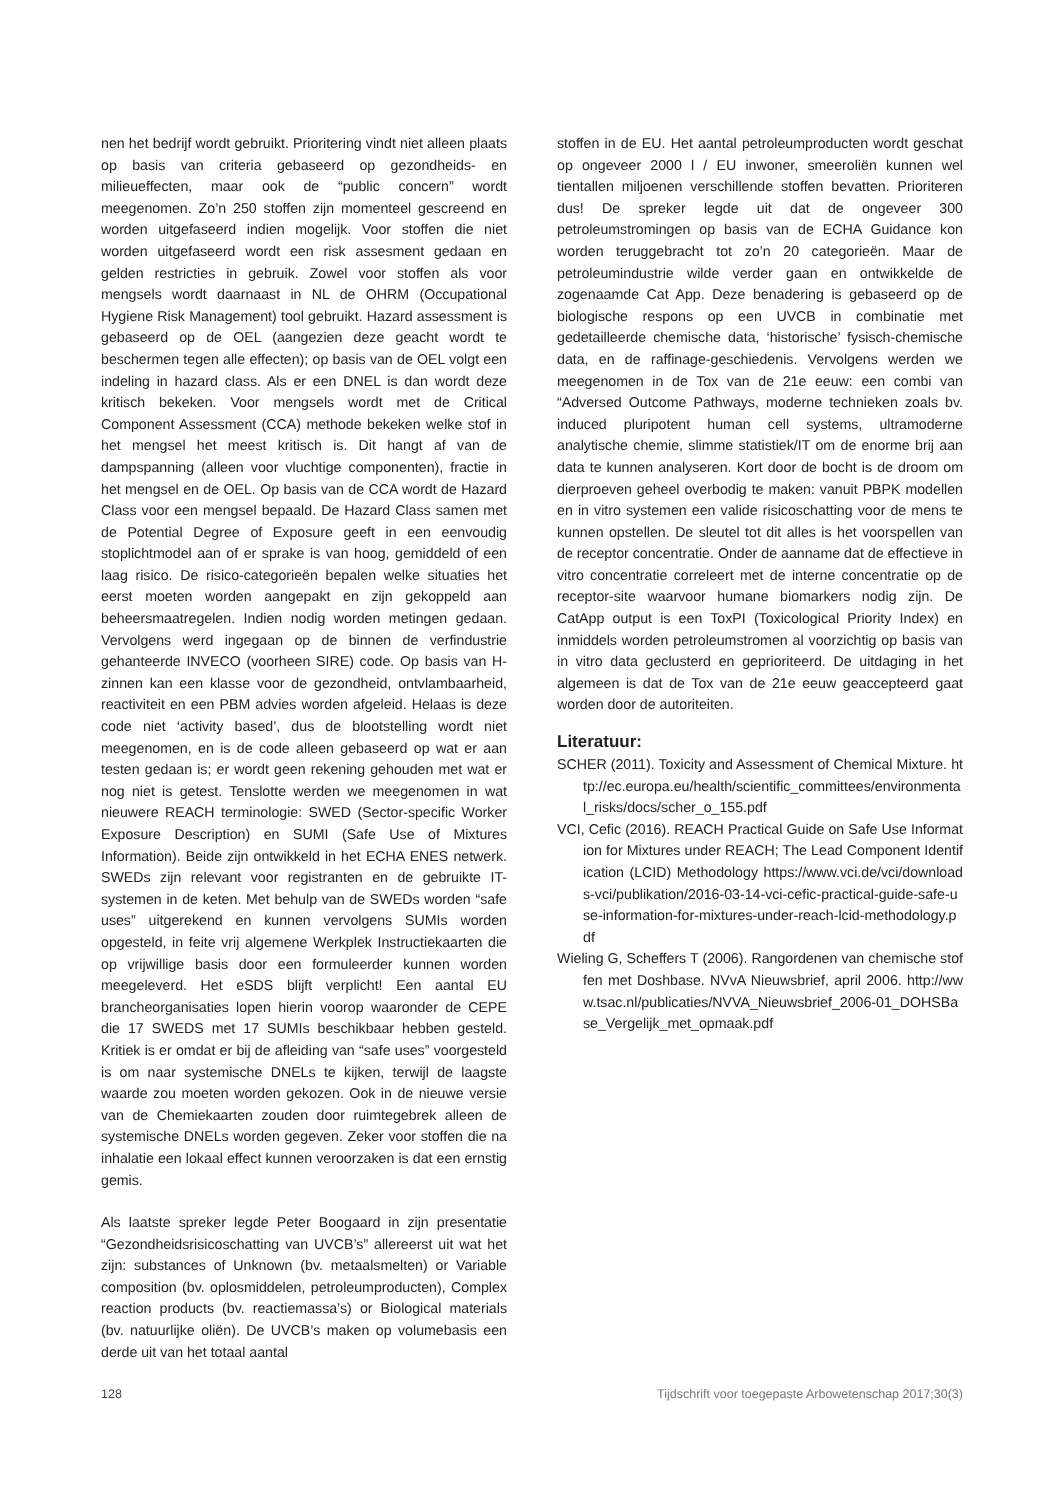nen het bedrijf wordt gebruikt. Prioritering vindt niet alleen plaats op basis van criteria gebaseerd op gezondheids- en milieueffecten, maar ook de “public concern” wordt meegenomen. Zo’n 250 stoffen zijn momenteel gescreend en worden uitgefaseerd indien mogelijk. Voor stoffen die niet worden uitgefaseerd wordt een risk assesment gedaan en gelden restricties in gebruik. Zowel voor stoffen als voor mengsels wordt daarnaast in NL de OHRM (Occupational Hygiene Risk Management) tool gebruikt. Hazard assessment is gebaseerd op de OEL (aangezien deze geacht wordt te beschermen tegen alle effecten); op basis van de OEL volgt een indeling in hazard class. Als er een DNEL is dan wordt deze kritisch bekeken. Voor mengsels wordt met de Critical Component Assessment (CCA) methode bekeken welke stof in het mengsel het meest kritisch is. Dit hangt af van de dampspanning (alleen voor vluchtige componenten), fractie in het mengsel en de OEL. Op basis van de CCA wordt de Hazard Class voor een mengsel bepaald. De Hazard Class samen met de Potential Degree of Exposure geeft in een eenvoudig stoplichtmodel aan of er sprake is van hoog, gemiddeld of een laag risico. De risico-categorieën bepalen welke situaties het eerst moeten worden aangepakt en zijn gekoppeld aan beheersmaatregelen. Indien nodig worden metingen gedaan. Vervolgens werd ingegaan op de binnen de verfindustrie gehanteerde INVECO (voorheen SIRE) code. Op basis van H-zinnen kan een klasse voor de gezondheid, ontvlambaarheid, reactiviteit en een PBM advies worden afgeleid. Helaas is deze code niet ‘activity based’, dus de blootstelling wordt niet meegenomen, en is de code alleen gebaseerd op wat er aan testen gedaan is; er wordt geen rekening gehouden met wat er nog niet is getest. Tenslotte werden we meegenomen in wat nieuwere REACH terminologie: SWED (Sector-specific Worker Exposure Description) en SUMI (Safe Use of Mixtures Information). Beide zijn ontwikkeld in het ECHA ENES netwerk. SWEDs zijn relevant voor registranten en de gebruikte IT-systemen in de keten. Met behulp van de SWEDs worden “safe uses” uitgerekend en kunnen vervolgens SUMIs worden opgesteld, in feite vrij algemene Werkplek Instructiekaarten die op vrijwillige basis door een formuleerder kunnen worden meegeleverd. Het eSDS blijft verplicht! Een aantal EU brancheorganisaties lopen hierin voorop waaronder de CEPE die 17 SWEDS met 17 SUMIs beschikbaar hebben gesteld. Kritiek is er omdat er bij de afleiding van “safe uses” voorgesteld is om naar systemische DNELs te kijken, terwijl de laagste waarde zou moeten worden gekozen. Ook in de nieuwe versie van de Chemiekaarten zouden door ruimtegebrek alleen de systemische DNELs worden gegeven. Zeker voor stoffen die na inhalatie een lokaal effect kunnen veroorzaken is dat een ernstig gemis.
Als laatste spreker legde Peter Boogaard in zijn presentatie “Gezondheidsrisicoschatting van UVCB’s” allereerst uit wat het zijn: substances of Unknown (bv. metaalsmelten) or Variable composition (bv. oplosmiddelen, petroleumproducten), Complex reaction products (bv. reactiemassa’s) or Biological materials (bv. natuurlijke oliën). De UVCB’s maken op volumebasis een derde uit van het totaal aantal
stoffen in de EU. Het aantal petroleumproducten wordt geschat op ongeveer 2000 l / EU inwoner, smeeroliën kunnen wel tientallen miljoenen verschillende stoffen bevatten. Prioriteren dus! De spreker legde uit dat de ongeveer 300 petroleumstromingen op basis van de ECHA Guidance kon worden teruggebracht tot zo’n 20 categorieën. Maar de petroleumindustrie wilde verder gaan en ontwikkelde de zogenaamde Cat App. Deze benadering is gebaseerd op de biologische respons op een UVCB in combinatie met gedetailleerde chemische data, ‘historische’ fysisch-chemische data, en de raffinage-geschiedenis. Vervolgens werden we meegenomen in de Tox van de 21e eeuw: een combi van “Adversed Outcome Pathways, moderne technieken zoals bv. induced pluripotent human cell systems, ultramoderne analytische chemie, slimme statistiek/IT om de enorme brij aan data te kunnen analyseren. Kort door de bocht is de droom om dierproeven geheel overbodig te maken: vanuit PBPK modellen en in vitro systemen een valide risicoschatting voor de mens te kunnen opstellen. De sleutel tot dit alles is het voorspellen van de receptor concentratie. Onder de aanname dat de effectieve in vitro concentratie correleert met de interne concentratie op de receptor-site waarvoor humane biomarkers nodig zijn. De CatApp output is een ToxPI (Toxicological Priority Index) en inmiddels worden petroleumstromen al voorzichtig op basis van in vitro data geclusterd en geprioriteerd. De uitdaging in het algemeen is dat de Tox van de 21e eeuw geaccepteerd gaat worden door de autoriteiten.
Literatuur:
SCHER (2011). Toxicity and Assessment of Chemical Mixture. http://ec.europa.eu/health/scientific_committees/environmental_risks/docs/scher_o_155.pdf
VCI, Cefic (2016). REACH Practical Guide on Safe Use Information for Mixtures under REACH; The Lead Component Identification (LCID) Methodology https://www.vci.de/vci/downloads-vci/publikation/2016-03-14-vci-cefic-practical-guide-safe-use-information-for-mixtures-under-reach-lcid-methodology.pdf
Wieling G, Scheffers T (2006). Rangordenen van chemische stoffen met Doshbase. NVvA Nieuwsbrief, april 2006. http://www.tsac.nl/publicaties/NVVA_Nieuwsbrief_2006-01_DOHSBase_Vergelijk_met_opmaak.pdf
128 Tijdschrift voor toegepaste Arbowetenschap 2017;30(3)